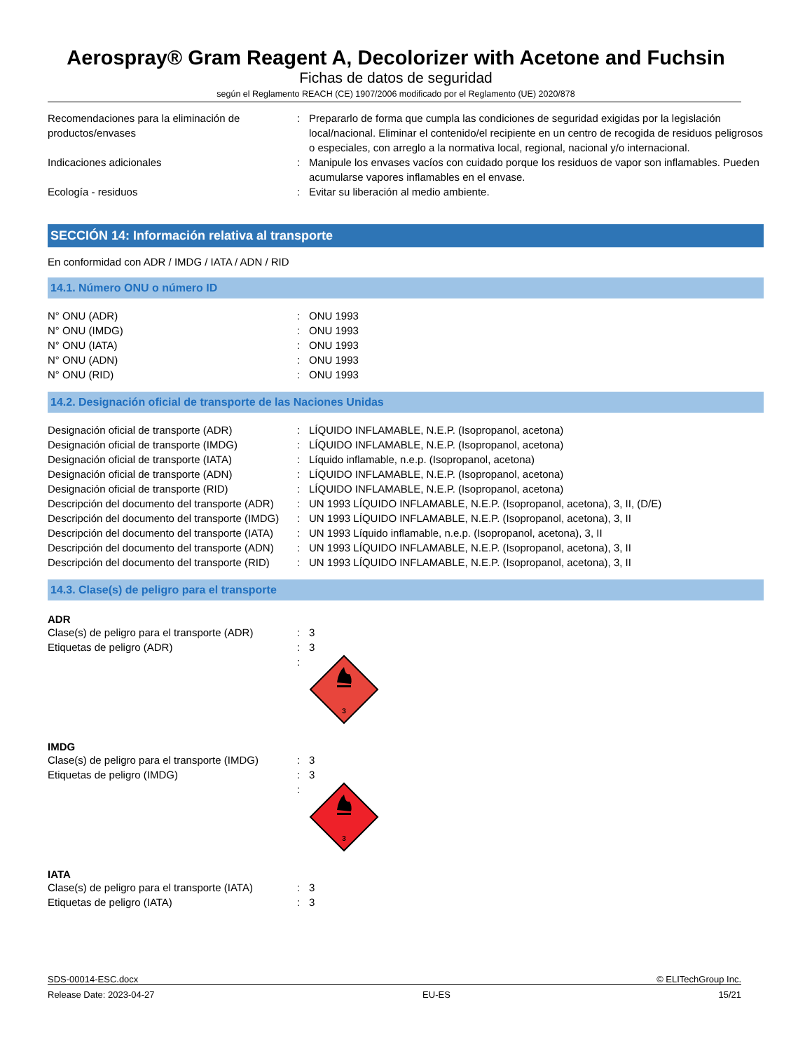Aerospray® Gram Reagent A, Decolorizer with Acetone and Fuchsin
Fichas de datos de seguridad
según el Reglamento REACH (CE) 1907/2006 modificado por el Reglamento (UE) 2020/878
| Recomendaciones para la eliminación de productos/envases | : | Prepararlo de forma que cumpla las condiciones de seguridad exigidas por la legislación local/nacional. Eliminar el contenido/el recipiente en un centro de recogida de residuos peligrosos o especiales, con arreglo a la normativa local, regional, nacional y/o internacional. |
| Indicaciones adicionales | : | Manipule los envases vacíos con cuidado porque los residuos de vapor son inflamables. Pueden acumularse vapores inflamables en el envase. |
| Ecología - residuos | : | Evitar su liberación al medio ambiente. |
SECCIÓN 14: Información relativa al transporte
En conformidad con ADR / IMDG / IATA / ADN / RID
14.1. Número ONU o número ID
| N° ONU (ADR) | : | ONU 1993 |
| N° ONU (IMDG) | : | ONU 1993 |
| N° ONU (IATA) | : | ONU 1993 |
| N° ONU (ADN) | : | ONU 1993 |
| N° ONU (RID) | : | ONU 1993 |
14.2. Designación oficial de transporte de las Naciones Unidas
| Designación oficial de transporte (ADR) | : | LÍQUIDO INFLAMABLE, N.E.P. (Isopropanol, acetona) |
| Designación oficial de transporte (IMDG) | : | LÍQUIDO INFLAMABLE, N.E.P. (Isopropanol, acetona) |
| Designación oficial de transporte (IATA) | : | Líquido inflamable, n.e.p. (Isopropanol, acetona) |
| Designación oficial de transporte (ADN) | : | LÍQUIDO INFLAMABLE, N.E.P. (Isopropanol, acetona) |
| Designación oficial de transporte (RID) | : | LÍQUIDO INFLAMABLE, N.E.P. (Isopropanol, acetona) |
| Descripción del documento del transporte (ADR) | : | UN 1993 LÍQUIDO INFLAMABLE, N.E.P. (Isopropanol, acetona), 3, II, (D/E) |
| Descripción del documento del transporte (IMDG) | : | UN 1993 LÍQUIDO INFLAMABLE, N.E.P. (Isopropanol, acetona), 3, II |
| Descripción del documento del transporte (IATA) | : | UN 1993 Líquido inflamable, n.e.p. (Isopropanol, acetona), 3, II |
| Descripción del documento del transporte (ADN) | : | UN 1993 LÍQUIDO INFLAMABLE, N.E.P. (Isopropanol, acetona), 3, II |
| Descripción del documento del transporte (RID) | : | UN 1993 LÍQUIDO INFLAMABLE, N.E.P. (Isopropanol, acetona), 3, II |
14.3. Clase(s) de peligro para el transporte
ADR
| Clase(s) de peligro para el transporte (ADR) | : | 3 |
| Etiquetas de peligro (ADR) | : | 3 |
| | : | 3 |
IMDG
| Clase(s) de peligro para el transporte (IMDG) | : | 3 |
| Etiquetas de peligro (IMDG) | : | 3 |
| | : | 3 |
IATA
| Clase(s) de peligro para el transporte (IATA) | : | 3 |
| Etiquetas de peligro (IATA) | : | 3 |
SDS-00014-ESC.docx © ELITechGroup Inc.
Release Date: 2023-04-27 EU-ES 15/21